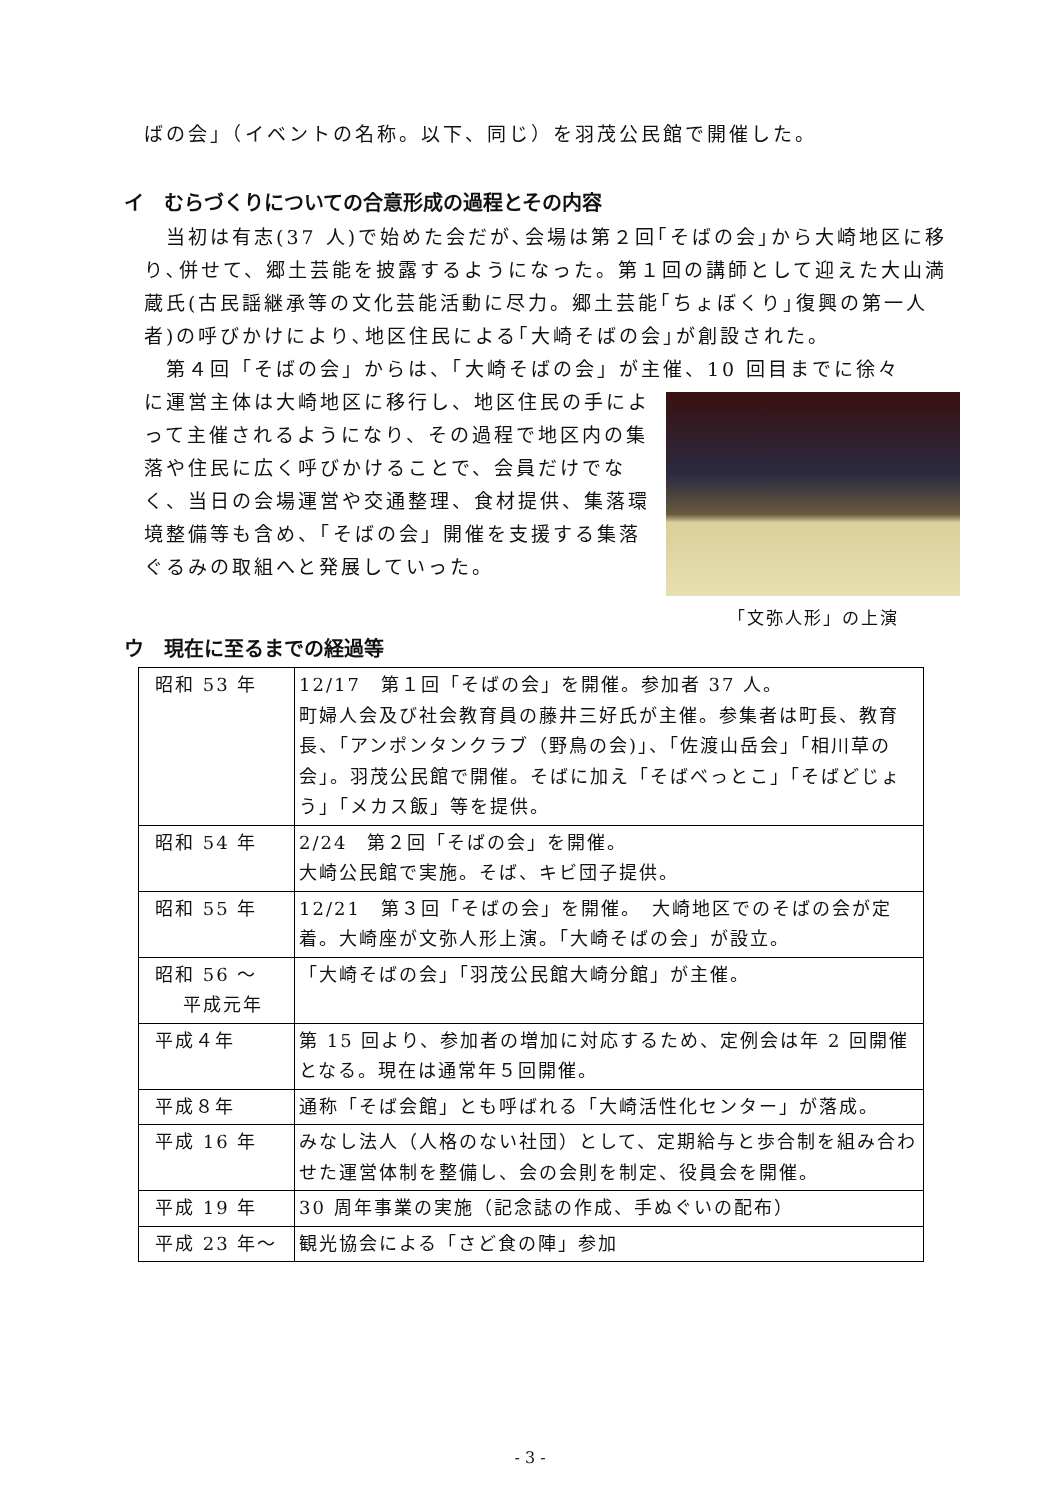ばの会」（イベントの名称。以下、同じ）を羽茂公民館で開催した。
イ　むらづくりについての合意形成の過程とその内容
　当初は有志(37 人)で始めた会だが､会場は第２回｢そばの会｣から大崎地区に移り､併せて、郷土芸能を披露するようになった。第１回の講師として迎えた大山満蔵氏(古民謡継承等の文化芸能活動に尽力。郷土芸能｢ちょぼくり｣復興の第一人者)の呼びかけにより､地区住民による｢大崎そばの会｣が創設された。
　第４回「そばの会」からは、「大崎そばの会」が主催、10 回目までに徐々
「文弥人形」の上演
に運営主体は大崎地区に移行し、地区住民の手によって主催されるようになり、その過程で地区内の集落や住民に広く呼びかけることで、会員だけでなく、当日の会場運営や交通整理、食材提供、集落環境整備等も含め、「そばの会」開催を支援する集落ぐるみの取組へと発展していった。
ウ　現在に至るまでの経過等
| 昭和 53 年 | 12/17 第１回「そばの会」を開催。参加者 37 人。 町婦人会及び社会教育員の藤井三好氏が主催。参集者は町長、教育長、「アンポンタンクラブ（野鳥の会)」、「佐渡山岳会」「相川草の会」。羽茂公民館で開催。そばに加え「そばべっとこ」「そばどじょう」「メカス飯」等を提供。 |
| 昭和 54 年 | 2/24 第２回「そばの会」を開催。 大崎公民館で実施。そば、キビ団子提供。 |
| 昭和 55 年 | 12/21 第３回「そばの会」を開催。 大崎地区でのそばの会が定着。大崎座が文弥人形上演。「大崎そばの会」が設立。 |
| 昭和 56 ～ 平成元年 | 「大崎そばの会」「羽茂公民館大崎分館」が主催。 |
| 平成４年 | 第 15 回より、参加者の増加に対応するため、定例会は年 2 回開催となる。現在は通常年５回開催。 |
| 平成８年 | 通称「そば会館」とも呼ばれる「大崎活性化センター」が落成。 |
| 平成 16 年 | みなし法人（人格のない社団）として、定期給与と歩合制を組み合わせた運営体制を整備し、会の会則を制定、役員会を開催。 |
| 平成 19 年 | 30 周年事業の実施（記念誌の作成、手ぬぐいの配布） |
| 平成 23 年～ | 観光協会による「さど食の陣」参加 |
- 3 -